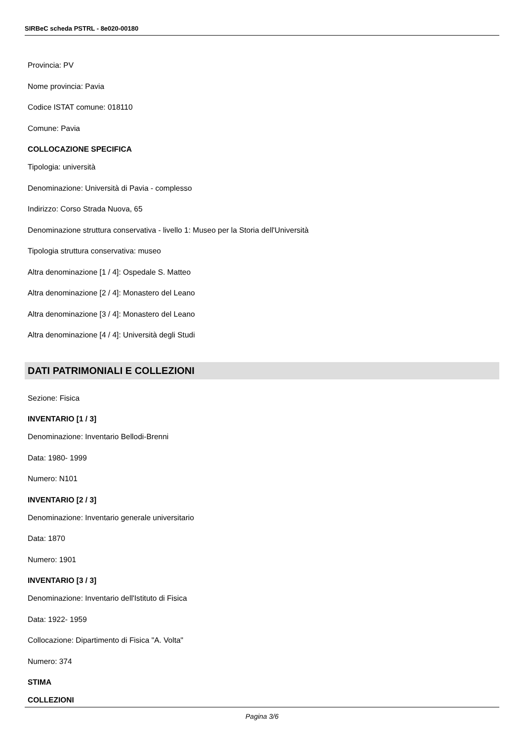SIRBeC scheda PSTRL - 8e020-00180
Provincia: PV
Nome provincia: Pavia
Codice ISTAT comune: 018110
Comune: Pavia
COLLOCAZIONE SPECIFICA
Tipologia: università
Denominazione: Università di Pavia - complesso
Indirizzo: Corso Strada Nuova, 65
Denominazione struttura conservativa - livello 1: Museo per la Storia dell'Università
Tipologia struttura conservativa: museo
Altra denominazione [1 / 4]: Ospedale S. Matteo
Altra denominazione [2 / 4]: Monastero del Leano
Altra denominazione [3 / 4]: Monastero del Leano
Altra denominazione [4 / 4]: Università degli Studi
DATI PATRIMONIALI E COLLEZIONI
Sezione: Fisica
INVENTARIO [1 / 3]
Denominazione: Inventario Bellodi-Brenni
Data: 1980- 1999
Numero: N101
INVENTARIO [2 / 3]
Denominazione: Inventario generale universitario
Data: 1870
Numero: 1901
INVENTARIO [3 / 3]
Denominazione: Inventario dell'Istituto di Fisica
Data: 1922- 1959
Collocazione: Dipartimento di Fisica "A. Volta"
Numero: 374
STIMA
COLLEZIONI
Pagina 3/6